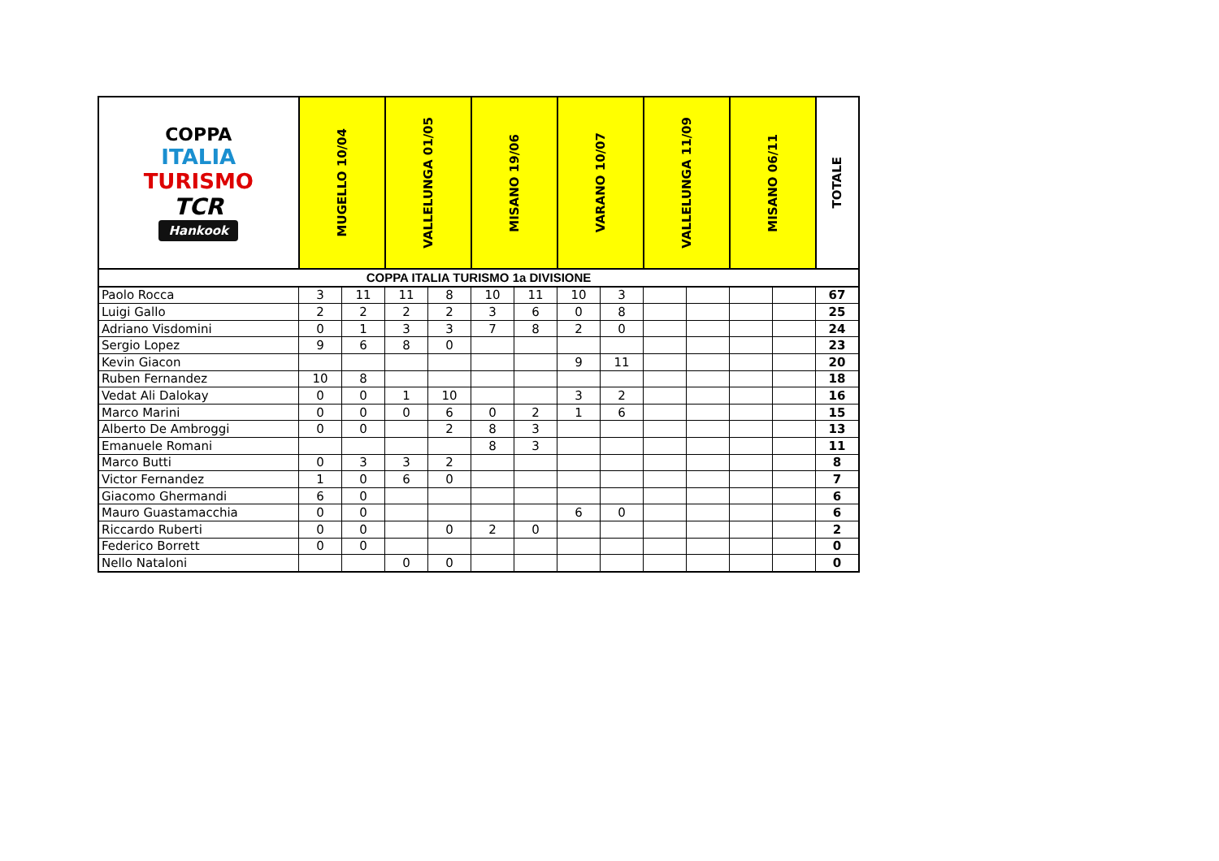| COPPA ITALIA TURISMO TCR Hankook | MUGELLO 10/04 | | VALLELUNGA 01/05 | | MISANO 19/06 | | VARANO 10/07 | | VALLELUNGA 11/09 | | MISANO 06/11 | | TOTALE |
| --- | --- | --- | --- | --- | --- | --- | --- | --- | --- | --- | --- | --- | --- |
| COPPA ITALIA TURISMO 1a DIVISIONE | | | | | | | | | | | | | |
| Paolo Rocca | 3 | 11 | 11 | 8 | 10 | 11 | 10 | 3 | | | | | 67 |
| Luigi Gallo | 2 | 2 | 2 | 2 | 3 | 6 | 0 | 8 | | | | | 25 |
| Adriano Visdomini | 0 | 1 | 3 | 3 | 7 | 8 | 2 | 0 | | | | | 24 |
| Sergio Lopez | 9 | 6 | 8 | 0 | | | | | | | | | 23 |
| Kevin Giacon | | | | | | | 9 | 11 | | | | | 20 |
| Ruben Fernandez | 10 | 8 | | | | | | | | | | | 18 |
| Vedat Ali Dalokay | 0 | 0 | 1 | 10 | | | 3 | 2 | | | | | 16 |
| Marco Marini | 0 | 0 | 0 | 6 | 0 | 2 | 1 | 6 | | | | | 15 |
| Alberto De Ambroggi | 0 | 0 | | 2 | 8 | 3 | | | | | | | 13 |
| Emanuele Romani | | | | | 8 | 3 | | | | | | | 11 |
| Marco Butti | 0 | 3 | 3 | 2 | | | | | | | | | 8 |
| Victor Fernandez | 1 | 0 | 6 | 0 | | | | | | | | | 7 |
| Giacomo Ghermandi | 6 | 0 | | | | | | | | | | | 6 |
| Mauro Guastamacchia | 0 | 0 | | | | | 6 | 0 | | | | | 6 |
| Riccardo Ruberti | 0 | 0 | | 0 | 2 | 0 | | | | | | | 2 |
| Federico Borrett | 0 | 0 | | | | | | | | | | | 0 |
| Nello Nataloni | | | 0 | 0 | | | | | | | | | 0 |